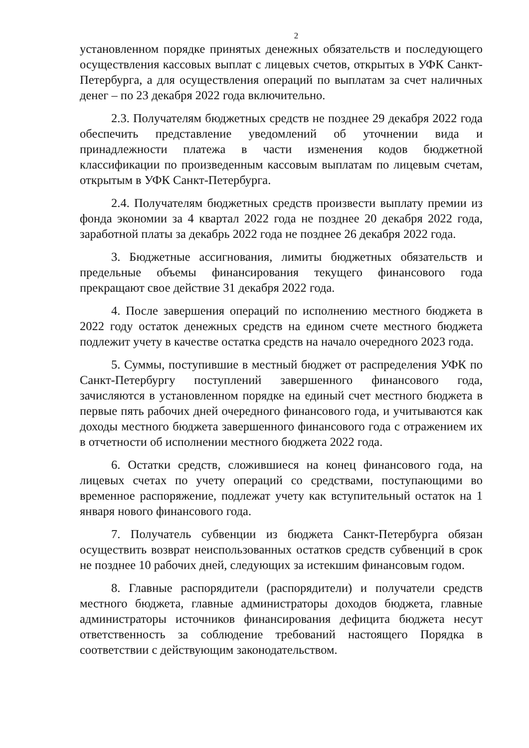2
установленном порядке принятых денежных обязательств и последующего осуществления кассовых выплат с лицевых счетов, открытых в УФК Санкт-Петербурга, а для осуществления операций по выплатам за счет наличных денег – по 23 декабря 2022 года включительно.
2.3. Получателям бюджетных средств не позднее 29 декабря 2022 года обеспечить представление уведомлений об уточнении вида и принадлежности платежа в части изменения кодов бюджетной классификации по произведенным кассовым выплатам по лицевым счетам, открытым в УФК Санкт-Петербурга.
2.4. Получателям бюджетных средств произвести выплату премии из фонда экономии за 4 квартал 2022 года не позднее 20 декабря 2022 года, заработной платы за декабрь 2022 года не позднее 26 декабря 2022 года.
3. Бюджетные ассигнования, лимиты бюджетных обязательств и предельные объемы финансирования текущего финансового года прекращают свое действие 31 декабря 2022 года.
4. После завершения операций по исполнению местного бюджета в 2022 году остаток денежных средств на едином счете местного бюджета подлежит учету в качестве остатка средств на начало очередного 2023 года.
5. Суммы, поступившие в местный бюджет от распределения УФК по Санкт-Петербургу поступлений завершенного финансового года, зачисляются в установленном порядке на единый счет местного бюджета в первые пять рабочих дней очередного финансового года, и учитываются как доходы местного бюджета завершенного финансового года с отражением их в отчетности об исполнении местного бюджета 2022 года.
6. Остатки средств, сложившиеся на конец финансового года, на лицевых счетах по учету операций со средствами, поступающими во временное распоряжение, подлежат учету как вступительный остаток на 1 января нового финансового года.
7. Получатель субвенции из бюджета Санкт-Петербурга обязан осуществить возврат неиспользованных остатков средств субвенций в срок не позднее 10 рабочих дней, следующих за истекшим финансовым годом.
8. Главные распорядители (распорядители) и получатели средств местного бюджета, главные администраторы доходов бюджета, главные администраторы источников финансирования дефицита бюджета несут ответственность за соблюдение требований настоящего Порядка в соответствии с действующим законодательством.